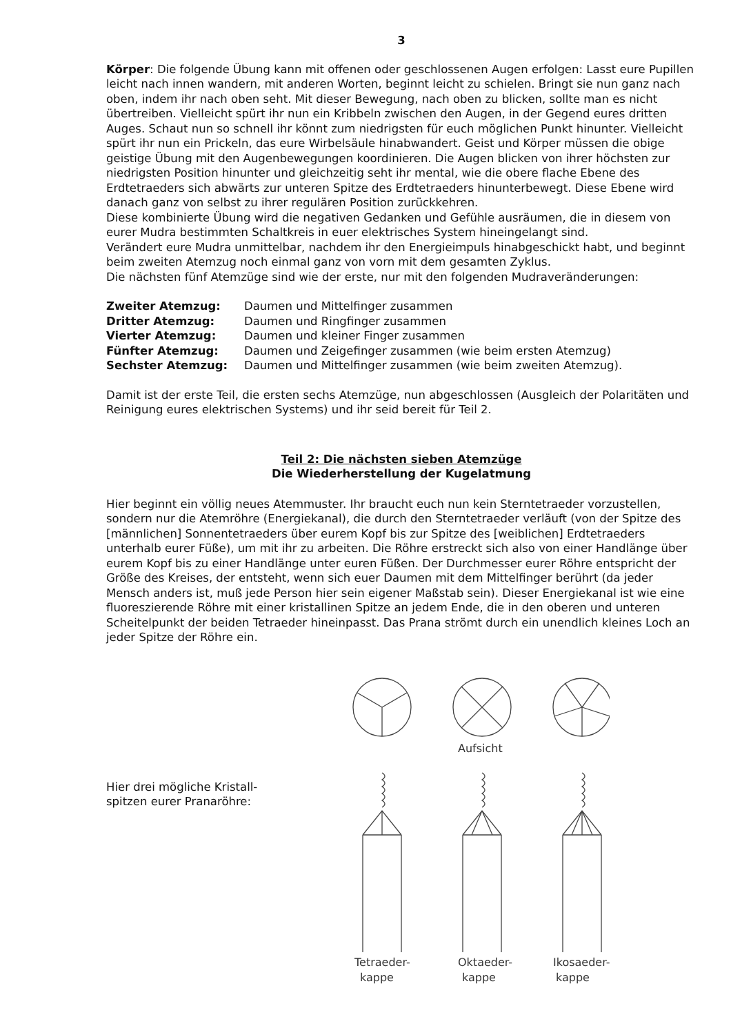3
Körper: Die folgende Übung kann mit offenen oder geschlossenen Augen erfolgen: Lasst eure Pupillen leicht nach innen wandern, mit anderen Worten, beginnt leicht zu schielen. Bringt sie nun ganz nach oben, indem ihr nach oben seht. Mit dieser Bewegung, nach oben zu blicken, sollte man es nicht übertreiben. Vielleicht spürt ihr nun ein Kribbeln zwischen den Augen, in der Gegend eures dritten Auges. Schaut nun so schnell ihr könnt zum niedrigsten für euch möglichen Punkt hinunter. Vielleicht spürt ihr nun ein Prickeln, das eure Wirbelsäule hinabwandert. Geist und Körper müssen die obige geistige Übung mit den Augenbewegungen koordinieren. Die Augen blicken von ihrer höchsten zur niedrigsten Position hinunter und gleichzeitig seht ihr mental, wie die obere flache Ebene des Erdtetraeders sich abwärts zur unteren Spitze des Erdtetraeders hinunterbewegt. Diese Ebene wird danach ganz von selbst zu ihrer regulären Position zurückkehren.
Diese kombinierte Übung wird die negativen Gedanken und Gefühle ausräumen, die in diesem von eurer Mudra bestimmten Schaltkreis in euer elektrisches System hineingelangt sind.
Verändert eure Mudra unmittelbar, nachdem ihr den Energieimpuls hinabgeschickt habt, und beginnt beim zweiten Atemzug noch einmal ganz von vorn mit dem gesamten Zyklus.
Die nächsten fünf Atemzüge sind wie der erste, nur mit den folgenden Mudraveränderungen:
| Zweiter Atemzug: | Daumen und Mittelfinger zusammen |
| Dritter Atemzug: | Daumen und Ringfinger zusammen |
| Vierter Atemzug: | Daumen und kleiner Finger zusammen |
| Fünfter Atemzug: | Daumen und Zeigefinger zusammen (wie beim ersten Atemzug) |
| Sechster Atemzug: | Daumen und Mittelfinger zusammen (wie beim zweiten Atemzug). |
Damit ist der erste Teil, die ersten sechs Atemzüge, nun abgeschlossen (Ausgleich der Polaritäten und Reinigung eures elektrischen Systems) und ihr seid bereit für Teil 2.
Teil 2: Die nächsten sieben Atemzüge
Die Wiederherstellung der Kugelatmung
Hier beginnt ein völlig neues Atemmuster. Ihr braucht euch nun kein Sterntetraeder vorzustellen, sondern nur die Atemröhre (Energiekanal), die durch den Sterntetraeder verläuft (von der Spitze des [männlichen] Sonnentetraeders über eurem Kopf bis zur Spitze des [weiblichen] Erdtetraeders unterhalb eurer Füße), um mit ihr zu arbeiten. Die Röhre erstreckt sich also von einer Handlänge über eurem Kopf bis zu einer Handlänge unter euren Füßen. Der Durchmesser eurer Röhre entspricht der Größe des Kreises, der entsteht, wenn sich euer Daumen mit dem Mittelfinger berührt (da jeder Mensch anders ist, muß jede Person hier sein eigener Maßstab sein). Dieser Energiekanal ist wie eine fluoreszierende Röhre mit einer kristallinen Spitze an jedem Ende, die in den oberen und unteren Scheitelpunkt der beiden Tetraeder hineinpasst. Das Prana strömt durch ein unendlich kleines Loch an jeder Spitze der Röhre ein.
Hier drei mögliche Kristall-
spitzen eurer Pranaröhre:
Aufsicht
Tetraeder-
kappe
Oktaeder-
kappe
Ikosaeder-
kappe